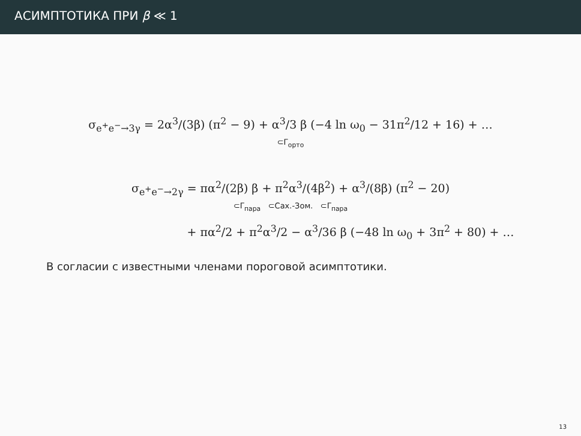АСИМПТОТИКА ПРИ β ≪ 1
σ<sub>e<sup>+</sup>e<sup>−</sup>→3γ</sub> = 2α<sup>3</sup>/(3β) (π<sup>2</sup> − 9) + α<sup>3</sup>/3 β (−4 ln ω<sub>0</sub> − 31π<sup>2</sup>/12 + 16) + …
⊂Γ<sub>орто</sub>
σ<sub>e<sup>+</sup>e<sup>−</sup>→2γ</sub> = πα<sup>2</sup>/(2β) β + π<sup>2</sup>α<sup>3</sup>/(4β<sup>2</sup>) + α<sup>3</sup>/(8β) (π<sup>2</sup> − 20)
⊂Γ<sub>пара</sub> ⊂Сах.-Зом. ⊂Γ<sub>пара</sub>
+ πα<sup>2</sup>/2 + π<sup>2</sup>α<sup>3</sup>/2 − α<sup>3</sup>/36 β (−48 ln ω<sub>0</sub> + 3π<sup>2</sup> + 80) + …
В согласии с известными членами пороговой асимптотики.
13